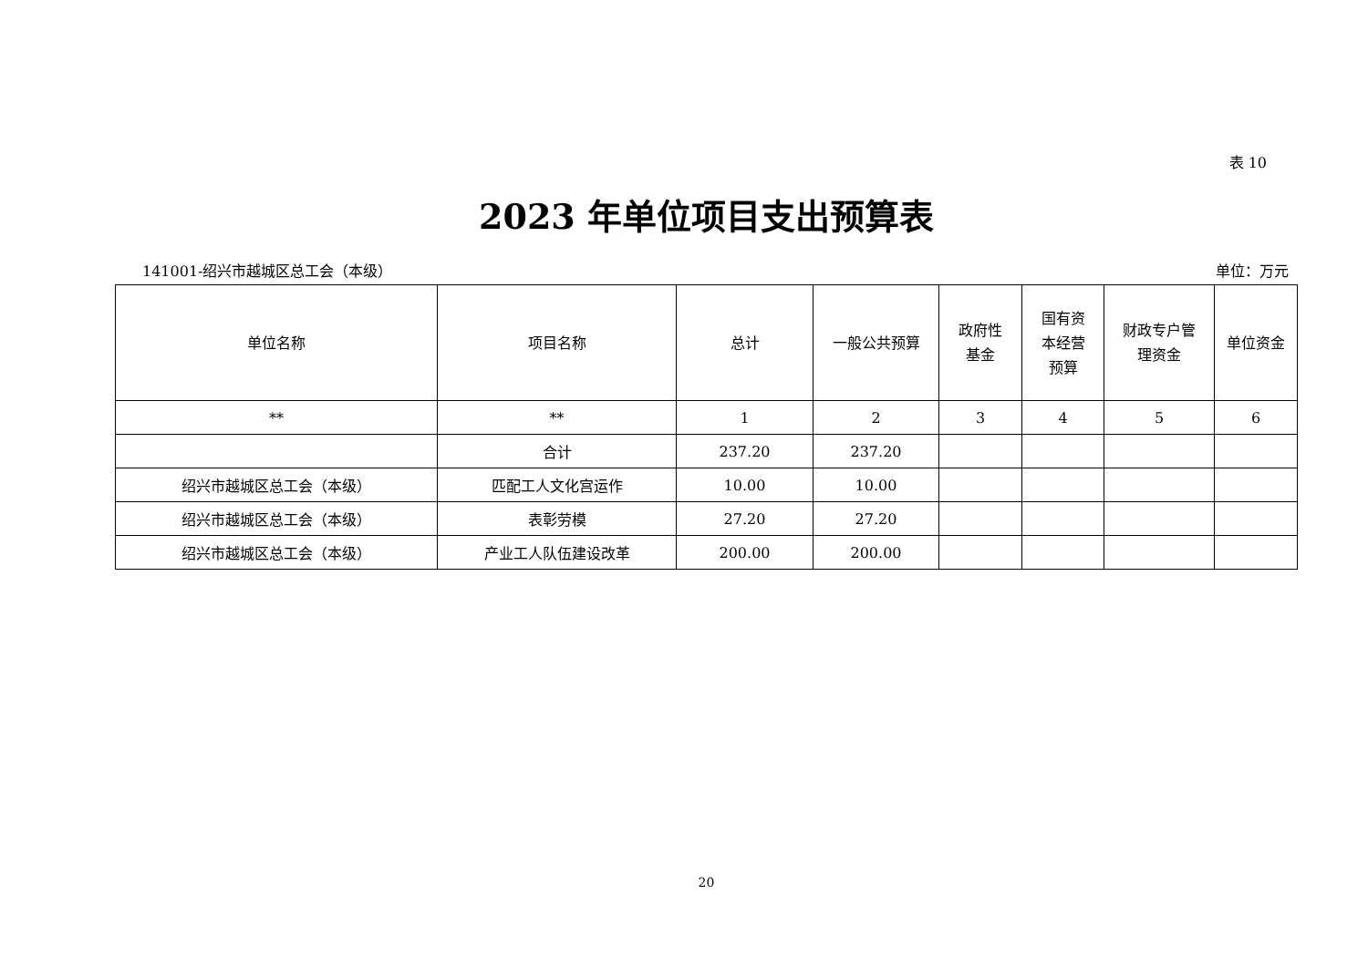表 10
2023 年单位项目支出预算表
141001-绍兴市越城区总工会（本级） 单位：万元
| 单位名称 | 项目名称 | 总计 | 一般公共预算 | 政府性 基金 | 国有资 本经营 预算 | 财政专户管 理资金 | 单位资金 |
| --- | --- | --- | --- | --- | --- | --- | --- |
| ** | ** | 1 | 2 | 3 | 4 | 5 | 6 |
| | 合计 | 237.20 | 237.20 | | | | |
| 绍兴市越城区总工会（本级） | 匹配工人文化宫运作 | 10.00 | 10.00 | | | | |
| 绍兴市越城区总工会（本级） | 表彰劳模 | 27.20 | 27.20 | | | | |
| 绍兴市越城区总工会（本级） | 产业工人队伍建设改革 | 200.00 | 200.00 | | | | |
20